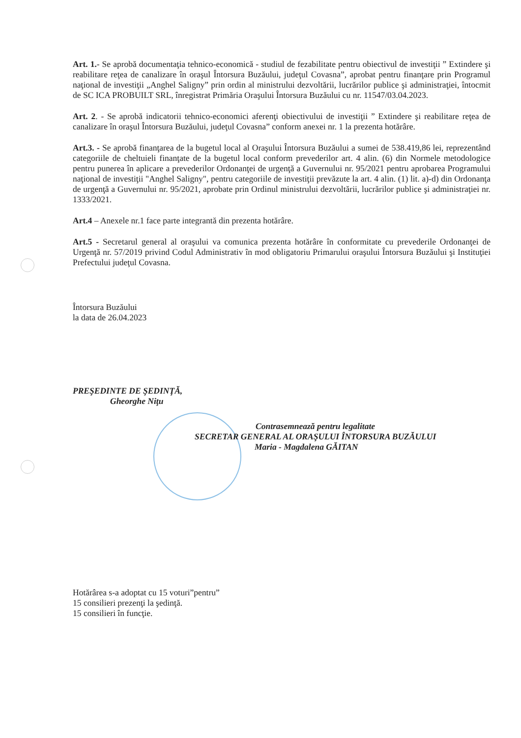Art. 1.- Se aprobă documentaţia tehnico-economică - studiul de fezabilitate pentru obiectivul de investiţii ” Extindere şi reabilitare reţea de canalizare în oraşul Întorsura Buzăului, judeţul Covasna”, aprobat pentru finanţare prin Programul naţional de investiţii „Anghel Saligny” prin ordin al ministrului dezvoltării, lucrărilor publice şi administraţiei, întocmit de SC ICA PROBUILT SRL, înregistrat Primăria Oraşului Întorsura Buzăului cu nr. 11547/03.04.2023.
Art. 2. - Se aprobă indicatorii tehnico-economici aferenţi obiectivului de investiţii ” Extindere şi reabilitare reţea de canalizare în oraşul Întorsura Buzăului, judeţul Covasna” conform anexei nr. 1 la prezenta hotărâre.
Art.3. - Se aprobă finanţarea de la bugetul local al Oraşului Întorsura Buzăului a sumei de 538.419,86 lei, reprezentând categoriile de cheltuieli finanţate de la bugetul local conform prevederilor art. 4 alin. (6) din Normele metodologice pentru punerea în aplicare a prevederilor Ordonanţei de urgenţă a Guvernului nr. 95/2021 pentru aprobarea Programului naţional de investiţii "Anghel Saligny", pentru categoriile de investiţii prevăzute la art. 4 alin. (1) lit. a)-d) din Ordonanţa de urgenţă a Guvernului nr. 95/2021, aprobate prin Ordinul ministrului dezvoltării, lucrărilor publice şi administraţiei nr. 1333/2021.
Art.4 – Anexele nr.1 face parte integrantă din prezenta hotărâre.
Art.5 - Secretarul general al oraşului va comunica prezenta hotărâre în conformitate cu prevederile Ordonanţei de Urgenţă nr. 57/2019 privind Codul Administrativ în mod obligatoriu Primarului oraşului Întorsura Buzăului şi Instituţiei Prefectului judeţul Covasna.
Întorsura Buzăului
la data de 26.04.2023
PREŞEDINTE DE ŞEDINŢĂ,
Gheorghe Niţu
Contrasemnează pentru legalitate
SECRETAR GENERAL AL ORAŞULUI ÎNTORSURA BUZĂULUI
Maria - Magdalena GĂITAN
Hotărârea s-a adoptat cu 15 voturi”pentru”
15 consilieri prezenţi la şedinţă.
15 consilieri în funcţie.